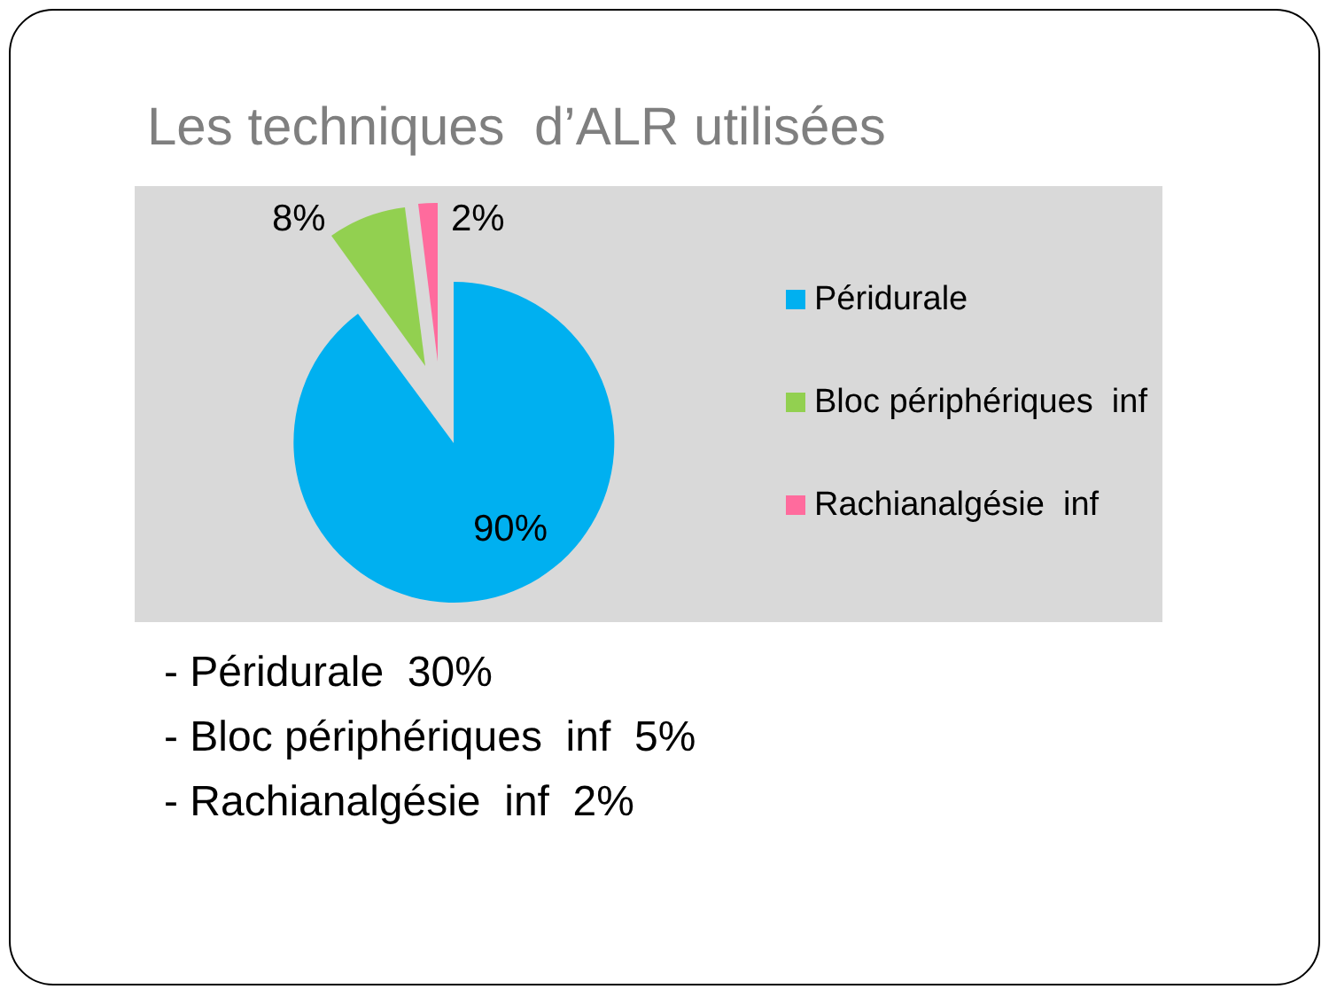Les techniques d’ALR utilisées
8% 2%
90%
Péridurale
Bloc périphériques inf
Rachianalgésie inf
- Péridurale 30%
- Bloc périphériques inf 5%
- Rachianalgésie inf 2%